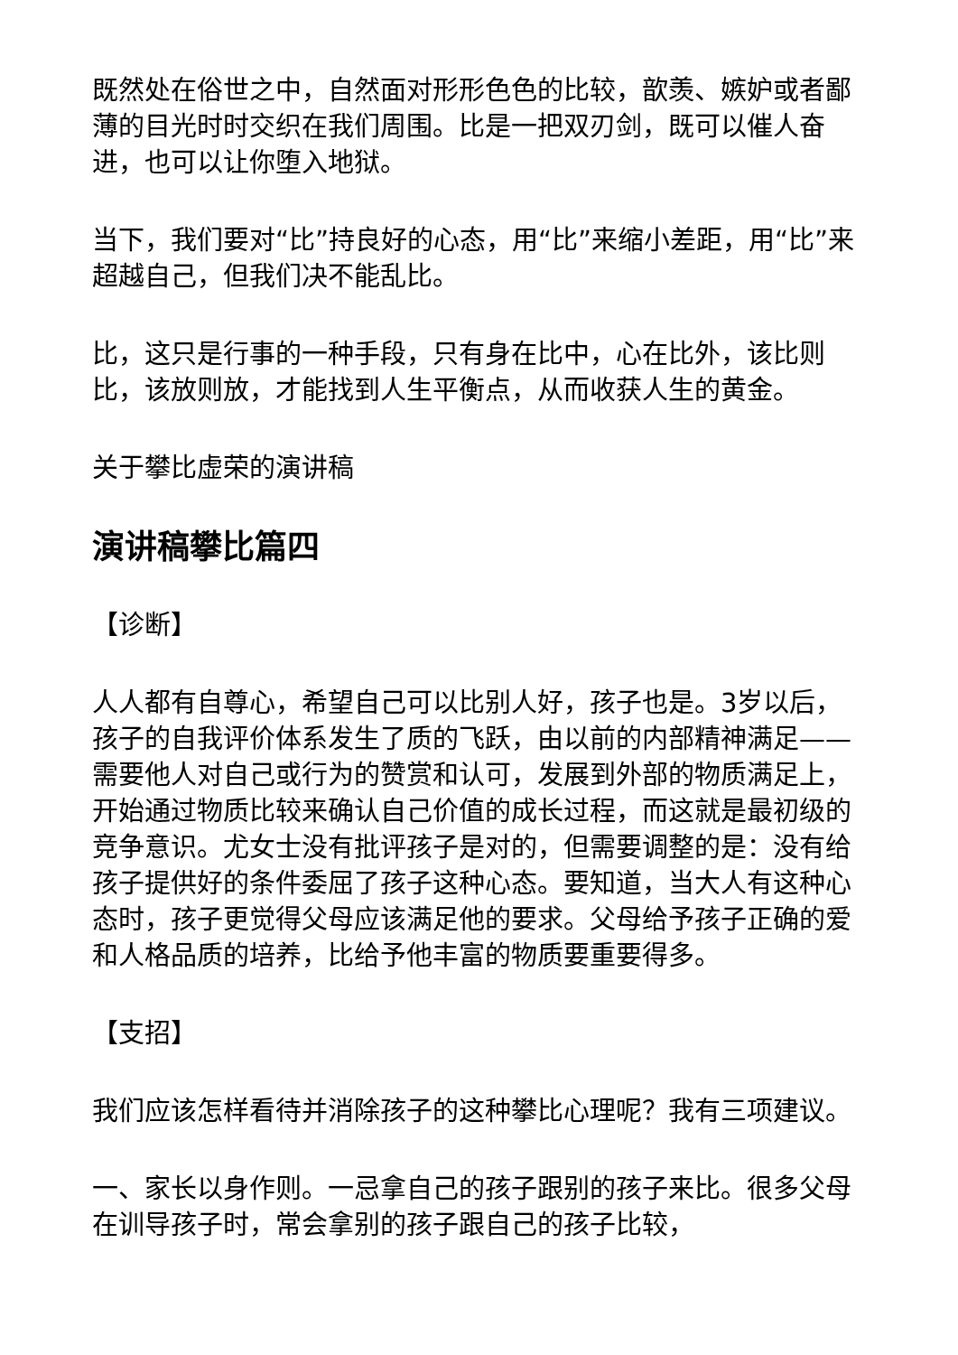既然处在俗世之中，自然面对形形色色的比较，歆羡、嫉妒或者鄙薄的目光时时交织在我们周围。比是一把双刃剑，既可以催人奋进，也可以让你堕入地狱。
当下，我们要对“比”持良好的心态，用“比”来缩小差距，用“比”来超越自己，但我们决不能乱比。
比，这只是行事的一种手段，只有身在比中，心在比外，该比则比，该放则放，才能找到人生平衡点，从而收获人生的黄金。
关于攀比虚荣的演讲稿
演讲稿攀比篇四
【诊断】
人人都有自尊心，希望自己可以比别人好，孩子也是。3岁以后，孩子的自我评价体系发生了质的飞跃，由以前的内部精神满足——需要他人对自己或行为的赞赏和认可，发展到外部的物质满足上，开始通过物质比较来确认自己价值的成长过程，而这就是最初级的竞争意识。尤女士没有批评孩子是对的，但需要调整的是：没有给孩子提供好的条件委屈了孩子这种心态。要知道，当大人有这种心态时，孩子更觉得父母应该满足他的要求。父母给予孩子正确的爱和人格品质的培养，比给予他丰富的物质要重要得多。
【支招】
我们应该怎样看待并消除孩子的这种攀比心理呢？我有三项建议。
一、家长以身作则。一忌拿自己的孩子跟别的孩子来比。很多父母在训导孩子时，常会拿别的孩子跟自己的孩子比较，